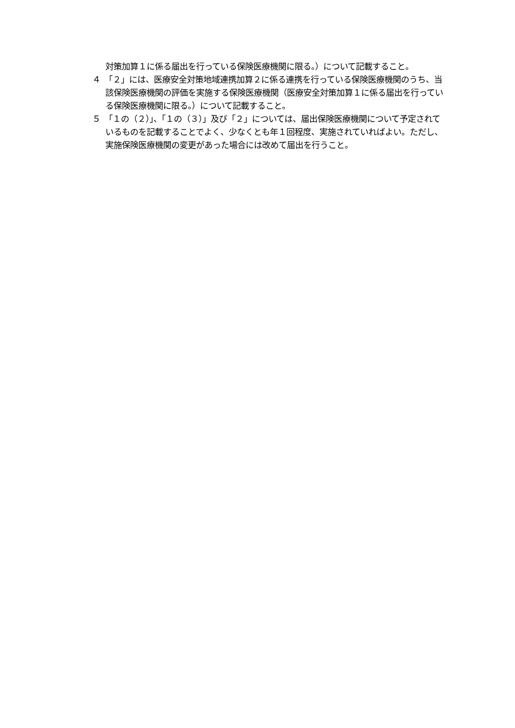対策加算１に係る届出を行っている保険医療機関に限る。）について記載すること。
４　「２」には、医療安全対策地域連携加算２に係る連携を行っている保険医療機関のうち、当該保険医療機関の評価を実施する保険医療機関（医療安全対策加算１に係る届出を行っている保険医療機関に限る。）について記載すること。
５　「１の（２）」、「１の（３）」及び「２」については、届出保険医療機関について予定されているものを記載することでよく、少なくとも年１回程度、実施されていればよい。ただし、実施保険医療機関の変更があった場合には改めて届出を行うこと。